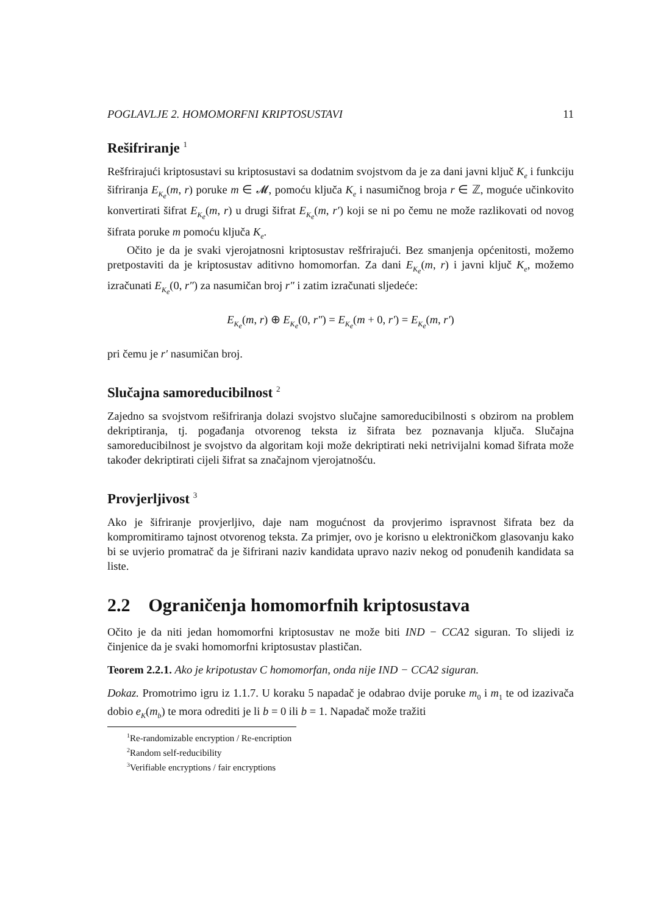POGLAVLJE 2. HOMOMORFNI KRIPTOSUSTAVI 11
Rešifriranje <sup>1</sup>
Rešfrirajući kriptosustavi su kriptosustavi sa dodatnim svojstvom da je za dani javni ključ K<sub>e</sub> i funkciju šifriranja E<sub>K<sub>e</sub></sub>(m, r) poruke m ∈ 𝓜, pomoću ključa K<sub>e</sub> i nasumičnog broja r ∈ ℤ, moguće učinkovito konvertirati šifrat E<sub>K<sub>e</sub></sub>(m, r) u drugi šifrat E<sub>K<sub>e</sub></sub>(m, r′) koji se ni po čemu ne može razlikovati od novog šifrata poruke m pomoću ključa K<sub>e</sub>.
Očito je da je svaki vjerojatnosni kriptosustav rešfrirajući. Bez smanjenja općenitosti, možemo pretpostaviti da je kriptosustav aditivno homomorfan. Za dani E<sub>K<sub>e</sub></sub>(m, r) i javni ključ K<sub>e</sub>, možemo izračunati E<sub>K<sub>e</sub></sub>(0, r″) za nasumičan broj r″ i zatim izračunati sljedeće:
E<sub>K<sub>e</sub></sub>(m, r) ⊕ E<sub>K<sub>e</sub></sub>(0, r″) = E<sub>K<sub>e</sub></sub>(m + 0, r′) = E<sub>K<sub>e</sub></sub>(m, r′)
pri čemu je r′ nasumičan broj.
Slučajna samoreducibilnost <sup>2</sup>
Zajedno sa svojstvom rešifriranja dolazi svojstvo slučajne samoreducibilnosti s obzirom na problem dekriptiranja, tj. pogađanja otvorenog teksta iz šifrata bez poznavanja ključa. Slučajna samoreducibilnost je svojstvo da algoritam koji može dekriptirati neki netrivijalni komad šifrata može također dekriptirati cijeli šifrat sa značajnom vjerojatnošću.
Provjerljivost <sup>3</sup>
Ako je šifriranje provjerljivo, daje nam mogućnost da provjerimo ispravnost šifrata bez da kompromitiramo tajnost otvorenog teksta. Za primjer, ovo je korisno u elektroničkom glasovanju kako bi se uvjerio promatrač da je šifrirani naziv kandidata upravo naziv nekog od ponuđenih kandidata sa liste.
2.2 Ograničenja homomorfnih kriptosustava
Očito je da niti jedan homomorfni kriptosustav ne može biti IND − CCA2 siguran. To slijedi iz činjenice da je svaki homomorfni kriptosustav plastičan.
Teorem 2.2.1. Ako je kripotustav C homomorfan, onda nije IND − CCA2 siguran.
Dokaz. Promotrimo igru iz 1.1.7. U koraku 5 napadač je odabrao dvije poruke m<sub>0</sub> i m<sub>1</sub> te od izazivača dobio e<sub>K</sub>(m<sub>b</sub>) te mora odrediti je li b = 0 ili b = 1. Napadač može tražiti
<sup>1</sup> Re-randomizable encryption / Re-encription
<sup>2</sup> Random self-reducibility
<sup>3</sup> Verifiable encryptions / fair encryptions